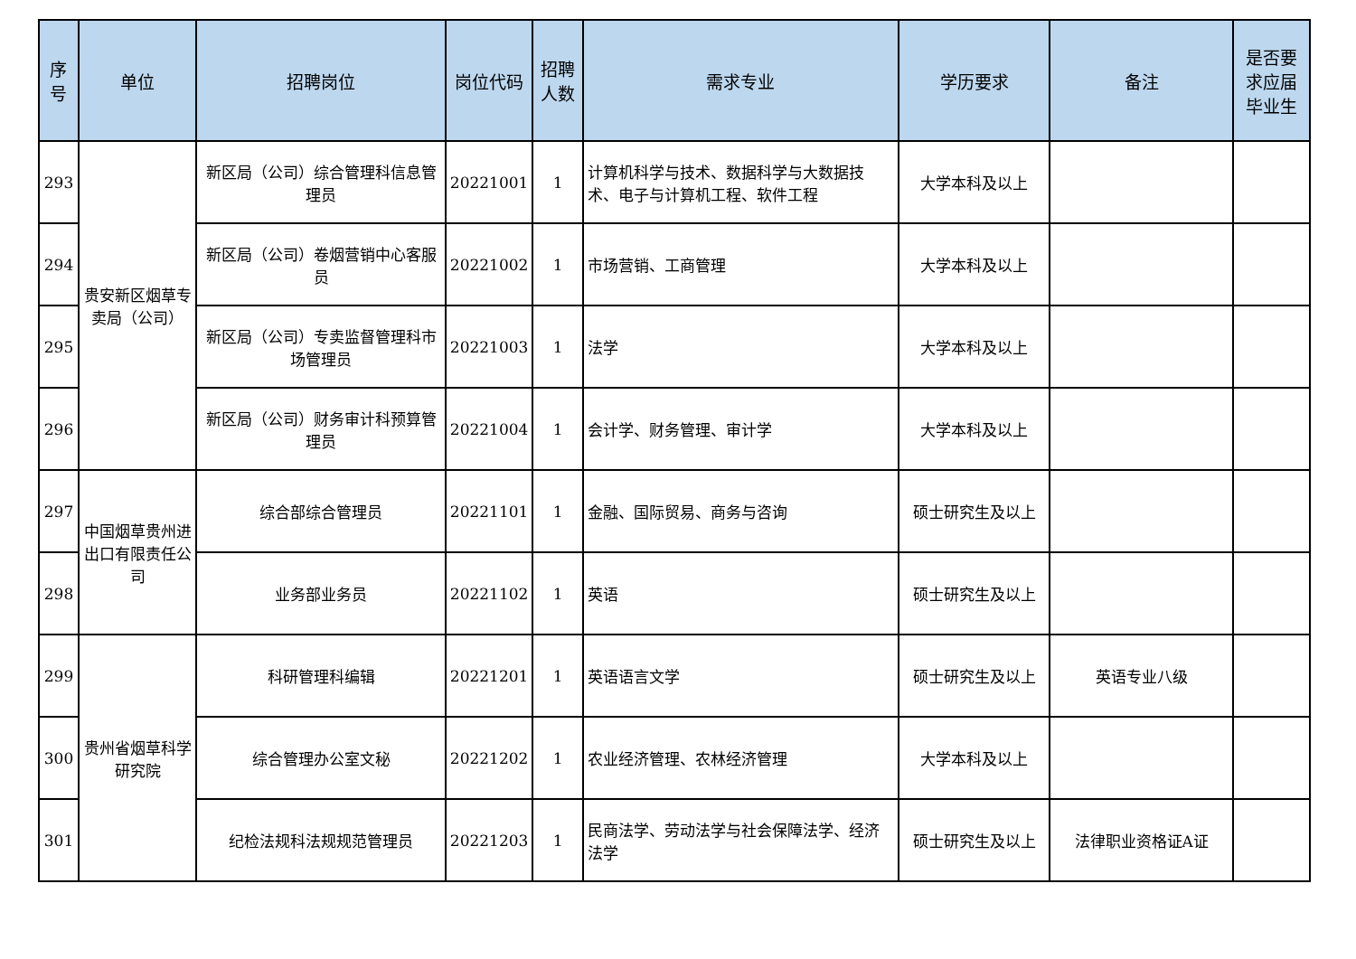| 序号 | 单位 | 招聘岗位 | 岗位代码 | 招聘人数 | 需求专业 | 学历要求 | 备注 | 是否要求应届毕业生 |
| --- | --- | --- | --- | --- | --- | --- | --- | --- |
| 293 | 贵安新区烟草专卖局（公司） | 新区局（公司）综合管理科信息管理员 | 20221001 | 1 | 计算机科学与技术、数据科学与大数据技术、电子与计算机工程、软件工程 | 大学本科及以上 | | |
| 294 | | 新区局（公司）卷烟营销中心客服员 | 20221002 | 1 | 市场营销、工商管理 | 大学本科及以上 | | |
| 295 | | 新区局（公司）专卖监督管理科市场管理员 | 20221003 | 1 | 法学 | 大学本科及以上 | | |
| 296 | | 新区局（公司）财务审计科预算管理员 | 20221004 | 1 | 会计学、财务管理、审计学 | 大学本科及以上 | | |
| 297 | 中国烟草贵州进出口有限责任公司 | 综合部综合管理员 | 20221101 | 1 | 金融、国际贸易、商务与咨询 | 硕士研究生及以上 | | |
| 298 | | 业务部业务员 | 20221102 | 1 | 英语 | 硕士研究生及以上 | | |
| 299 | 贵州省烟草科学研究院 | 科研管理科编辑 | 20221201 | 1 | 英语语言文学 | 硕士研究生及以上 | 英语专业八级 | |
| 300 | | 综合管理办公室文秘 | 20221202 | 1 | 农业经济管理、农林经济管理 | 大学本科及以上 | | |
| 301 | | 纪检法规科法规规范管理员 | 20221203 | 1 | 民商法学、劳动法学与社会保障法学、经济法学 | 硕士研究生及以上 | 法律职业资格证A证 | |